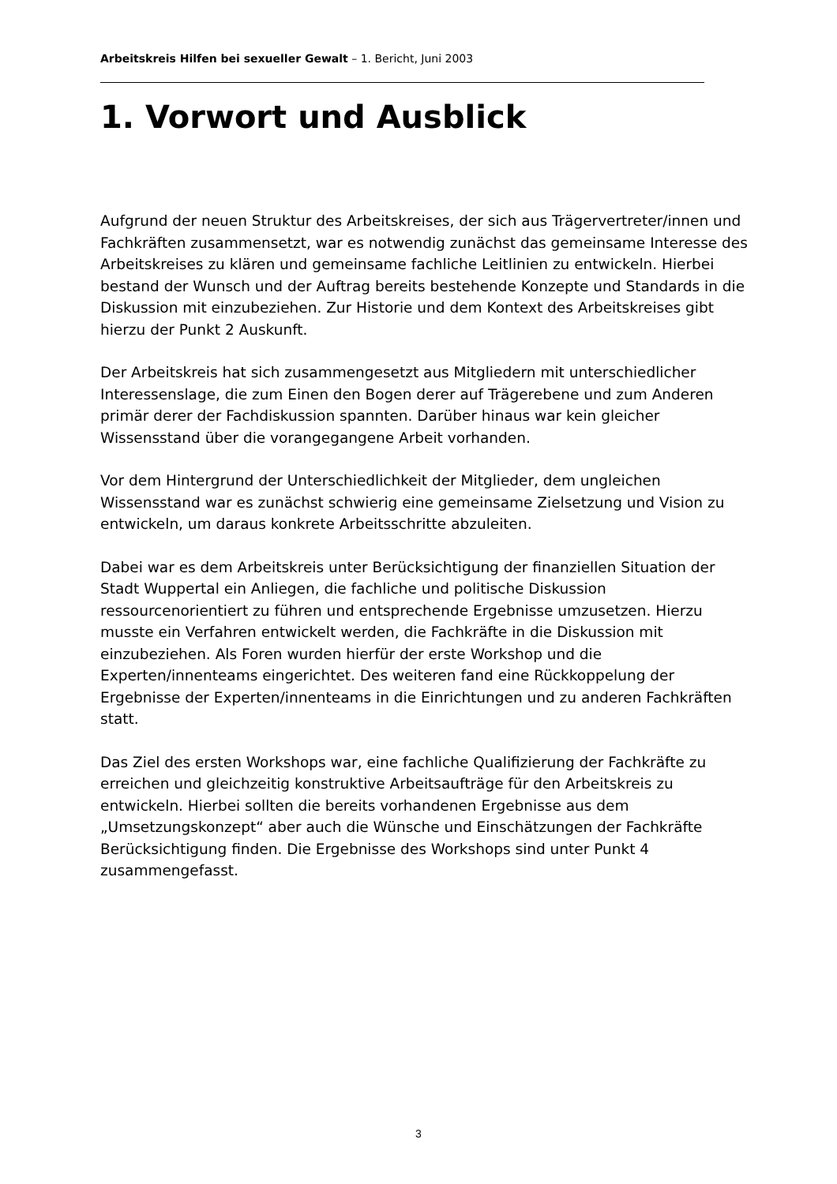Arbeitskreis Hilfen bei sexueller Gewalt – 1. Bericht, Juni 2003
1. Vorwort und Ausblick
Aufgrund der neuen Struktur des Arbeitskreises, der sich aus Trägervertreter/innen und Fachkräften zusammensetzt, war es notwendig zunächst das gemeinsame Interesse des Arbeitskreises zu klären und gemeinsame fachliche Leitlinien zu entwickeln. Hierbei bestand der Wunsch und der Auftrag bereits bestehende Konzepte und Standards in die Diskussion mit einzubeziehen. Zur Historie und dem Kontext des Arbeitskreises gibt hierzu der Punkt 2 Auskunft.
Der Arbeitskreis hat sich zusammengesetzt aus Mitgliedern mit unterschiedlicher Interessenslage, die zum Einen den Bogen derer auf Trägerebene und zum Anderen primär derer der Fachdiskussion spannten. Darüber hinaus war kein gleicher Wissensstand über die vorangegangene Arbeit vorhanden.
Vor dem Hintergrund der Unterschiedlichkeit der Mitglieder, dem ungleichen Wissensstand war es zunächst schwierig eine gemeinsame Zielsetzung und Vision zu entwickeln, um daraus konkrete Arbeitsschritte abzuleiten.
Dabei war es dem Arbeitskreis unter Berücksichtigung der finanziellen Situation der Stadt Wuppertal ein Anliegen, die fachliche und politische Diskussion ressourcenorientiert zu führen und entsprechende Ergebnisse umzusetzen. Hierzu musste ein Verfahren entwickelt werden, die Fachkräfte in die Diskussion mit einzubeziehen. Als Foren wurden hierfür der erste Workshop und die Experten/innenteams eingerichtet. Des weiteren fand eine Rückkoppelung der Ergebnisse der Experten/innenteams in die Einrichtungen und zu anderen Fachkräften statt.
Das Ziel des ersten Workshops war, eine fachliche Qualifizierung der Fachkräfte zu erreichen und gleichzeitig konstruktive Arbeitsaufträge für den Arbeitskreis zu entwickeln. Hierbei sollten die bereits vorhandenen Ergebnisse aus dem „Umsetzungskonzept“ aber auch die Wünsche und Einschätzungen der Fachkräfte Berücksichtigung finden. Die Ergebnisse des Workshops sind unter Punkt 4 zusammengefasst.
3